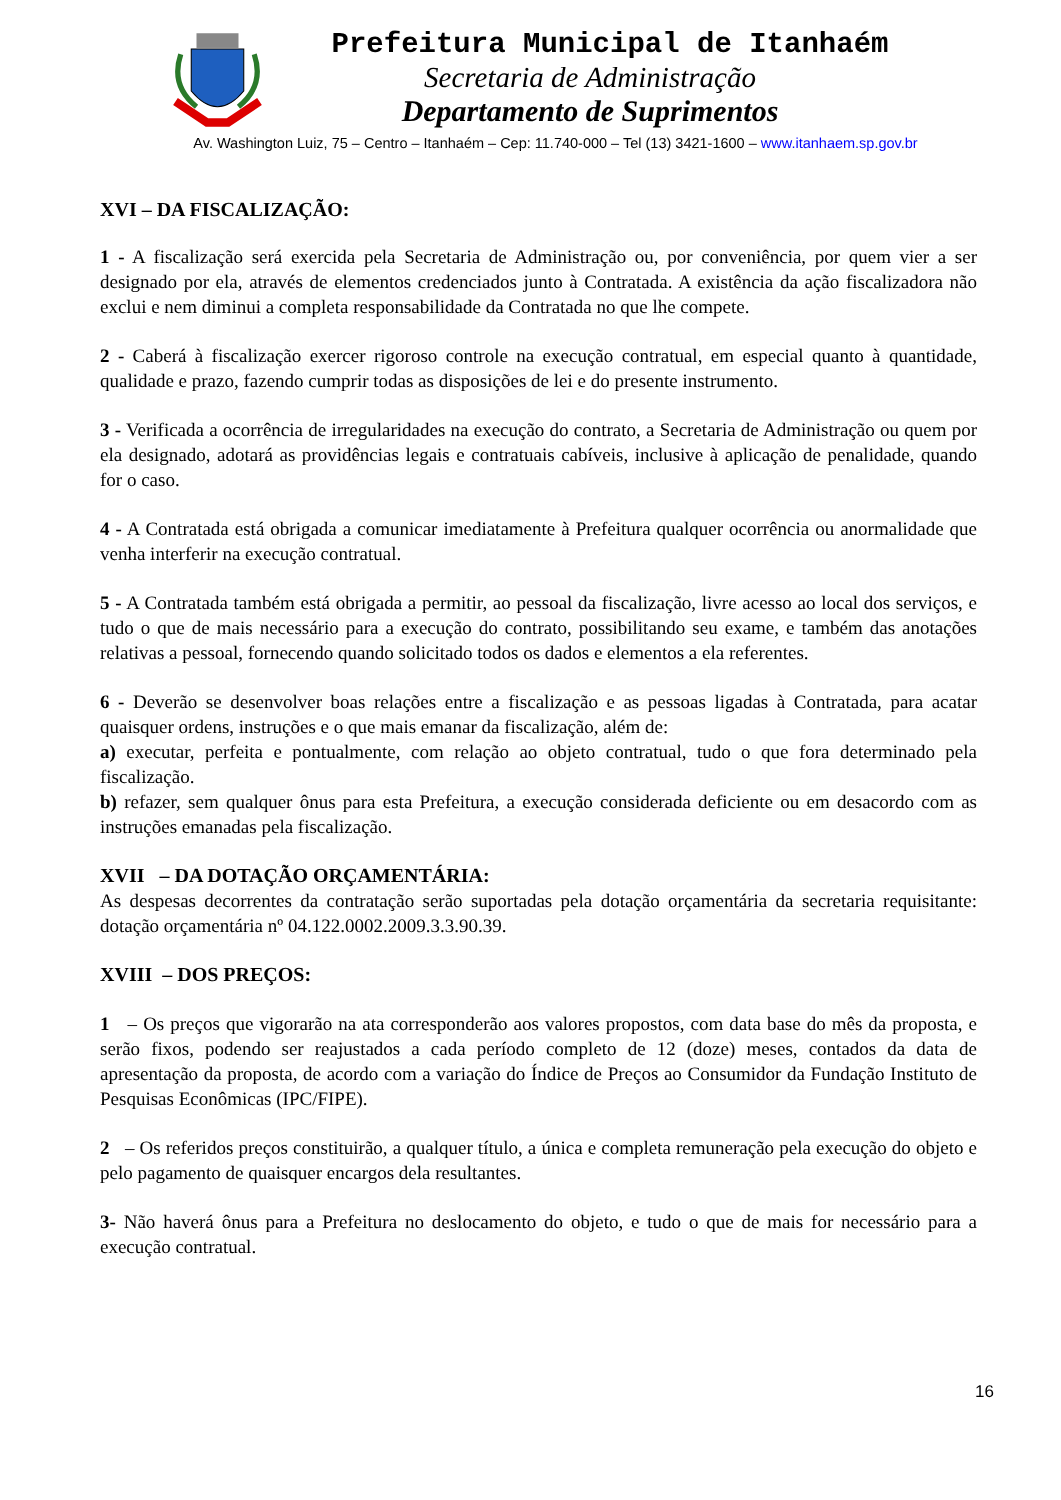Prefeitura Municipal de Itanhaém
Secretaria de Administração
Departamento de Suprimentos
Av. Washington Luiz, 75 – Centro – Itanhaém – Cep: 11.740-000 – Tel (13) 3421-1600 – www.itanhaem.sp.gov.br
XVI – DA FISCALIZAÇÃO:
1 - A fiscalização será exercida pela Secretaria de Administração ou, por conveniência, por quem vier a ser designado por ela, através de elementos credenciados junto à Contratada. A existência da ação fiscalizadora não exclui e nem diminui a completa responsabilidade da Contratada no que lhe compete.
2 - Caberá à fiscalização exercer rigoroso controle na execução contratual, em especial quanto à quantidade, qualidade e prazo, fazendo cumprir todas as disposições de lei e do presente instrumento.
3 - Verificada a ocorrência de irregularidades na execução do contrato, a Secretaria de Administração ou quem por ela designado, adotará as providências legais e contratuais cabíveis, inclusive à aplicação de penalidade, quando for o caso.
4 - A Contratada está obrigada a comunicar imediatamente à Prefeitura qualquer ocorrência ou anormalidade que venha interferir na execução contratual.
5 - A Contratada também está obrigada a permitir, ao pessoal da fiscalização, livre acesso ao local dos serviços, e tudo o que de mais necessário para a execução do contrato, possibilitando seu exame, e também das anotações relativas a pessoal, fornecendo quando solicitado todos os dados e elementos a ela referentes.
6 - Deverão se desenvolver boas relações entre a fiscalização e as pessoas ligadas à Contratada, para acatar quaisquer ordens, instruções e o que mais emanar da fiscalização, além de:
a) executar, perfeita e pontualmente, com relação ao objeto contratual, tudo o que fora determinado pela fiscalização.
b) refazer, sem qualquer ônus para esta Prefeitura, a execução considerada deficiente ou em desacordo com as instruções emanadas pela fiscalização.
XVII – DA DOTAÇÃO ORÇAMENTÁRIA:
As despesas decorrentes da contratação serão suportadas pela dotação orçamentária da secretaria requisitante: dotação orçamentária nº 04.122.0002.2009.3.3.90.39.
XVIII – DOS PREÇOS:
1 – Os preços que vigorarão na ata corresponderão aos valores propostos, com data base do mês da proposta, e serão fixos, podendo ser reajustados a cada período completo de 12 (doze) meses, contados da data de apresentação da proposta, de acordo com a variação do Índice de Preços ao Consumidor da Fundação Instituto de Pesquisas Econômicas (IPC/FIPE).
2 – Os referidos preços constituirão, a qualquer título, a única e completa remuneração pela execução do objeto e pelo pagamento de quaisquer encargos dela resultantes.
3- Não haverá ônus para a Prefeitura no deslocamento do objeto, e tudo o que de mais for necessário para a execução contratual.
16